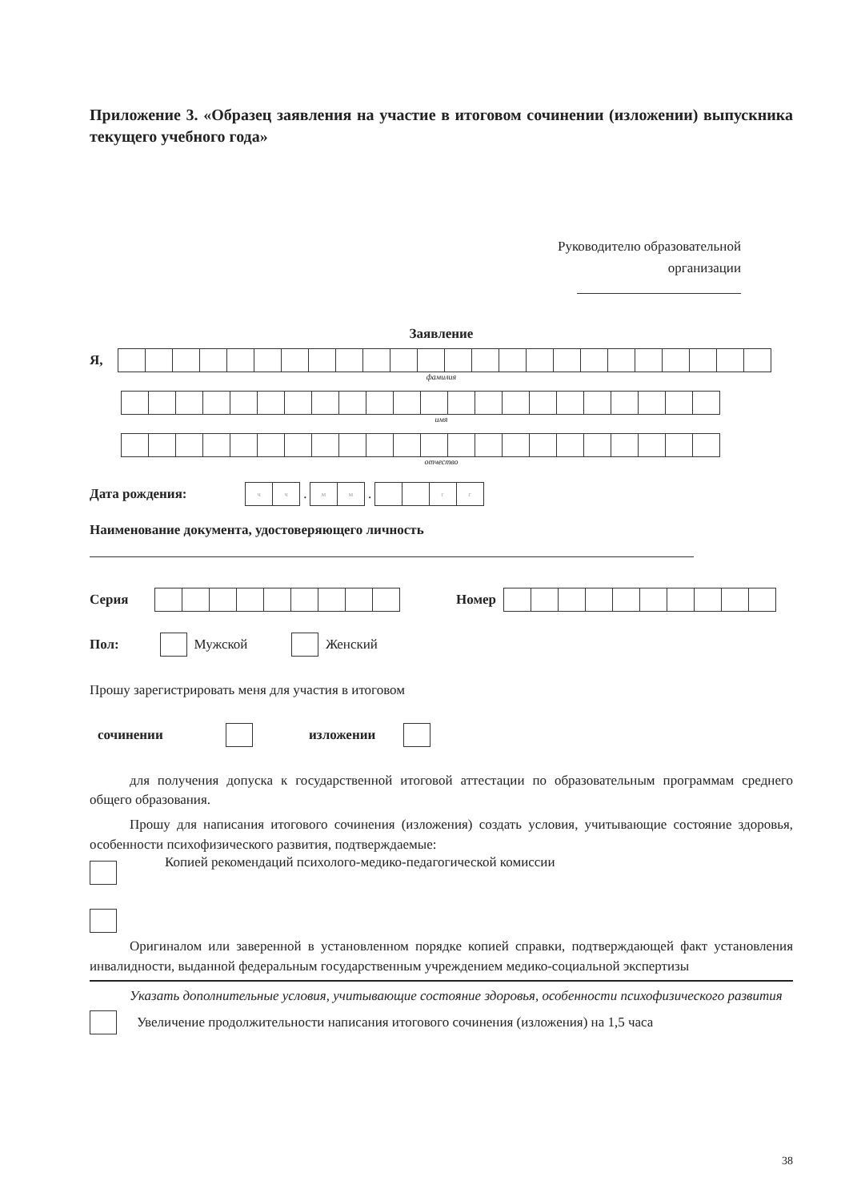Приложение 3. «Образец заявления на участие в итоговом сочинении (изложении) выпускника текущего учебного года»
Руководителю образовательной
организации
Заявление
Я,
фамилия
имя
отчество
Дата рождения:
чч
.
мм
.
гг
Наименование документа, удостоверяющего личность
Серия Номер
Пол: Мужской Женский
Прошу зарегистрировать меня для участия в итоговом
сочинении изложении
для получения допуска к государственной итоговой аттестации по образовательным программам среднего общего образования.
Прошу для написания итогового сочинения (изложения) создать условия, учитывающие состояние здоровья, особенности психофизического развития, подтверждаемые:
Копией рекомендаций психолого-медико-педагогической комиссии
Оригиналом или заверенной в установленном порядке копией справки, подтверждающей факт установления инвалидности, выданной федеральным государственным учреждением медико-социальной экспертизы
Указать дополнительные условия, учитывающие состояние здоровья, особенности психофизического развития
Увеличение продолжительности написания итогового сочинения (изложения) на 1,5 часа
38